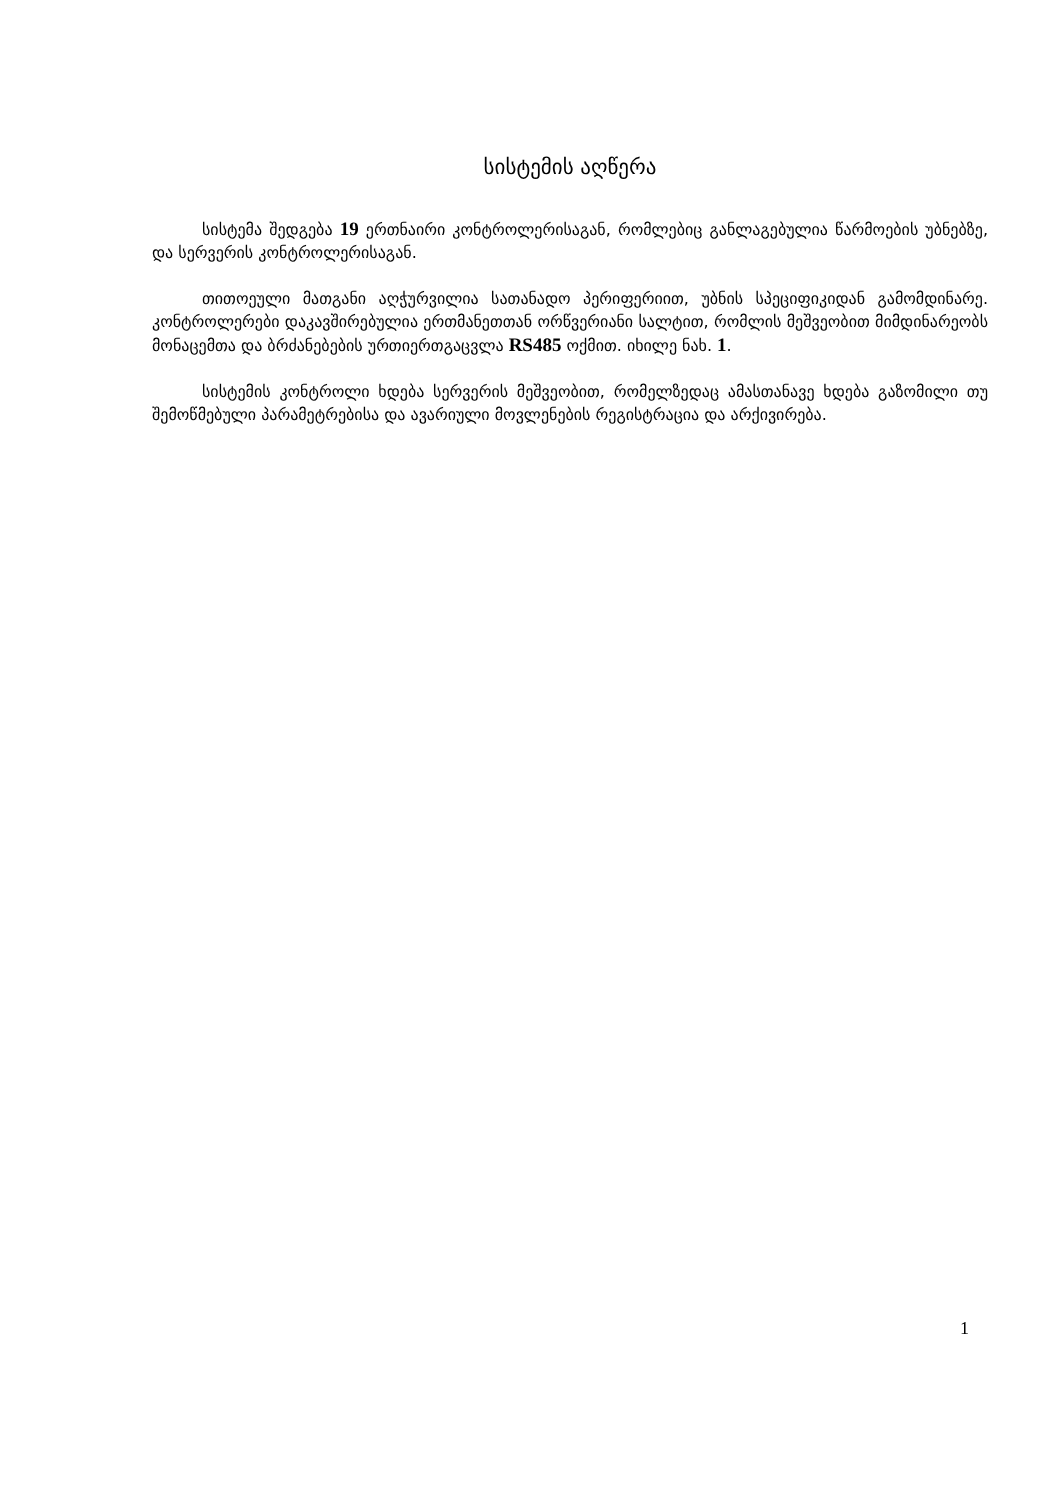სისტემის აღწერა
სისტემა შედგება 19 ერთნაირი კონტროლერისაგან, რომლებიც განლაგებულია წარმოების უბნებზე, და სერვერის კონტროლერისაგან.
თითოეული მათგანი აღჭურვილია სათანადო პერიფერიით, უბნის სპეციფიკიდან გამომდინარე. კონტროლერები დაკავშირებულია ერთმანეთთან ორწვერიანი სალტით, რომლის მეშვეობით მიმდინარეობს მონაცემთა და ბრძანებების ურთიერთგაცვლა RS485 ოქმით. იხილე ნახ. 1.
სისტემის კონტროლი ხდება სერვერის მეშვეობით, რომელზედაც ამასთანავე ხდება გაზომილი თუ შემოწმებული პარამეტრებისა და ავარიული მოვლენების რეგისტრაცია და არქივირება.
1